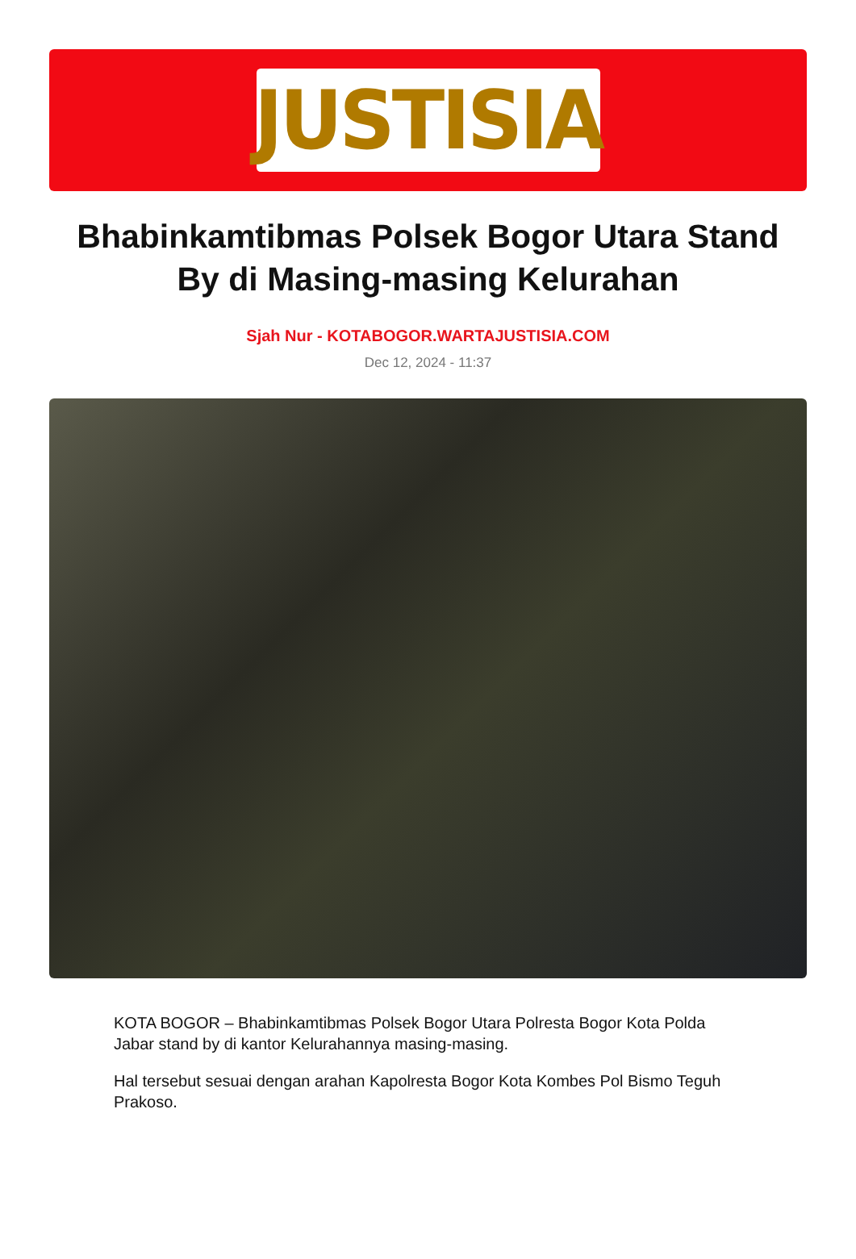JUSTISIA
Bhabinkamtibmas Polsek Bogor Utara Stand By di Masing-masing Kelurahan
Sjah Nur - KOTABOGOR.WARTAJUSTISIA.COM
Dec 12, 2024 - 11:37
KOTA BOGOR – Bhabinkamtibmas Polsek Bogor Utara Polresta Bogor Kota Polda Jabar stand by di kantor Kelurahannya masing-masing.
Hal tersebut sesuai dengan arahan Kapolresta Bogor Kota Kombes Pol Bismo Teguh Prakoso.